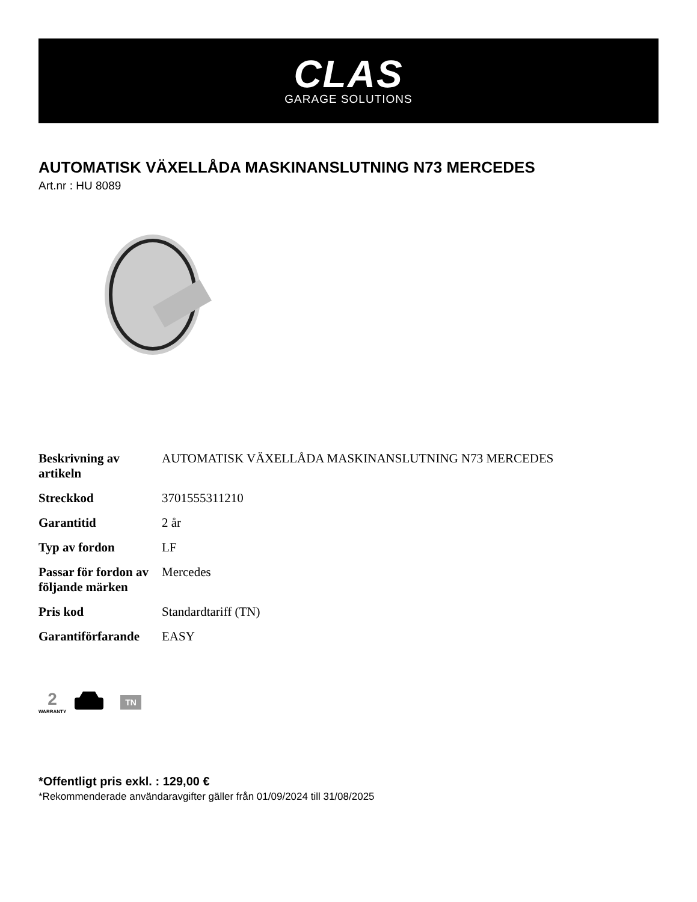CLAS
GARAGE SOLUTIONS
AUTOMATISK VÄXELLÅDA MASKINANSLUTNING N73 MERCEDES
Art.nr : HU 8089
| Beskrivning av artikeln | AUTOMATISK VÄXELLÅDA MASKINANSLUTNING N73 MERCEDES |
| Streckkod | 3701555311210 |
| Garantitid | 2 år |
| Typ av fordon | LF |
| Passar för fordon av följande märken | Mercedes |
| Pris kod | Standardtariff (TN) |
| Garantiförfarande | EASY |
2
WARRANTY
TN
*Offentligt pris exkl. : 129,00 €
*Rekommenderade användaravgifter gäller från 01/09/2024 till 31/08/2025